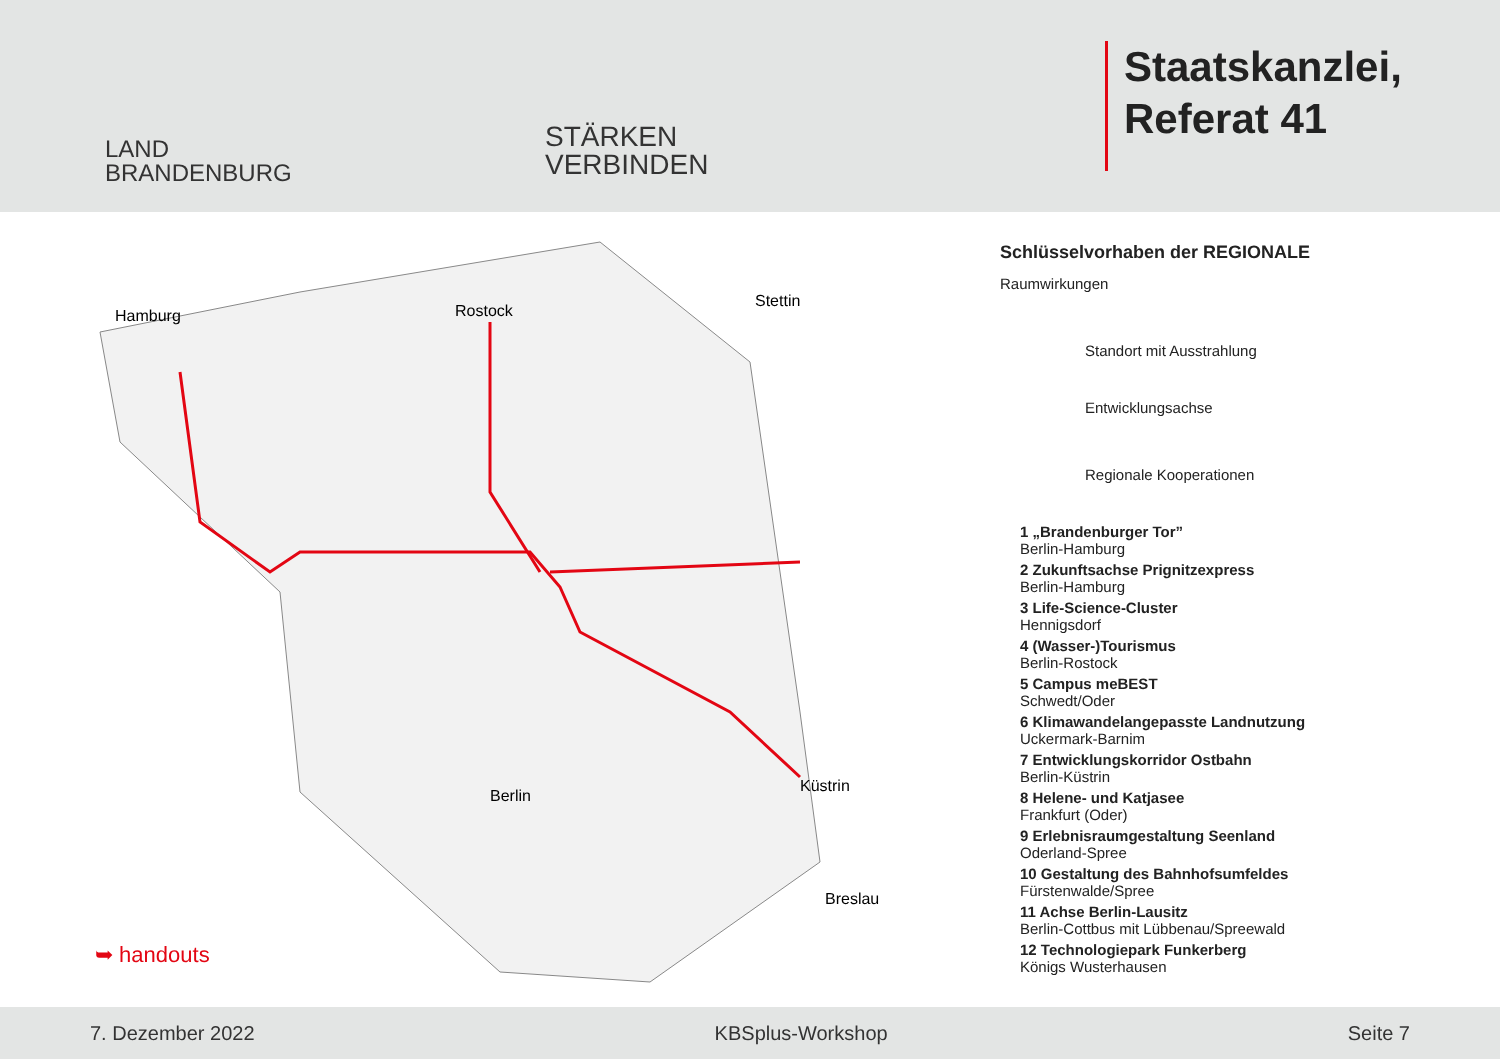LAND
BRANDENBURG
STÄRKEN
VERBINDEN
Staatskanzlei,
Referat 41
Hamburg Rostock
Stettin
Berlin
Küstrin
Breslau
➥ handouts
Schlüsselvorhaben der REGIONALE
Raumwirkungen
Standort mit Ausstrahlung
Entwicklungsachse
Regionale Kooperationen
1 „Brandenburger Tor”
Berlin-Hamburg
2 Zukunftsachse Prignitzexpress
Berlin-Hamburg
3 Life-Science-Cluster
Hennigsdorf
4 (Wasser-)Tourismus
Berlin-Rostock
5 Campus meBEST
Schwedt/Oder
6 Klimawandelangepasste Landnutzung
Uckermark-Barnim
7 Entwicklungskorridor Ostbahn
Berlin-Küstrin
8 Helene- und Katjasee
Frankfurt (Oder)
9 Erlebnisraumgestaltung Seenland
Oderland-Spree
10 Gestaltung des Bahnhofsumfeldes
Fürstenwalde/Spree
11 Achse Berlin-Lausitz
Berlin-Cottbus mit Lübbenau/Spreewald
12 Technologiepark Funkerberg
Königs Wusterhausen
7. Dezember 2022 KBSplus-Workshop Seite 7